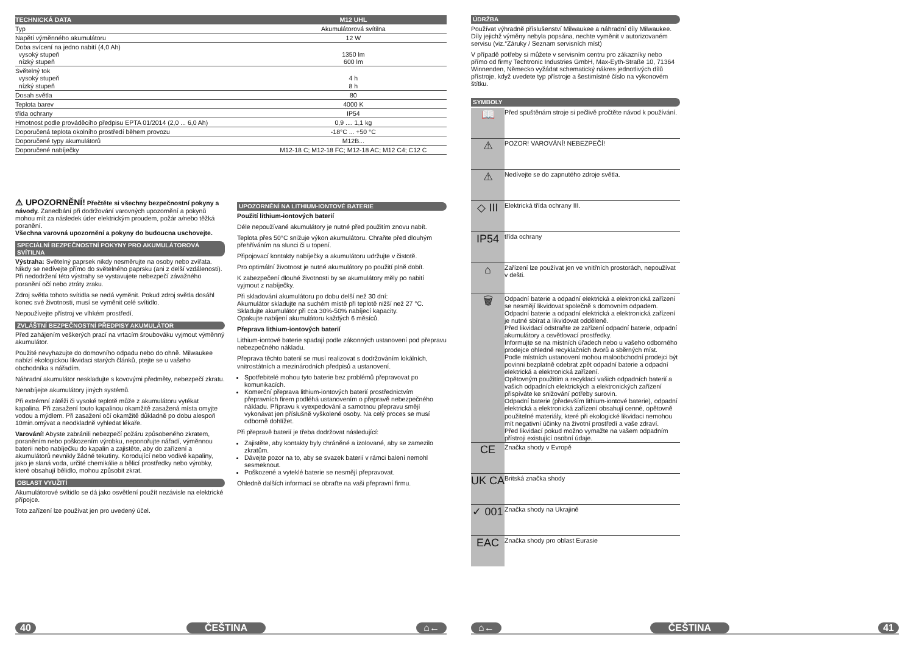| TECHNICKÁ DATA | M12 UHL |
| --- | --- |
| Typ | Akumulátorová svítilna |
| Napětí výměnného akumulátoru | 12 W |
| Doba svícení na jedno nabití (4,0 Ah) vysoký stupeň nízký stupeň | 1350 lm 600 lm |
| Světelný tok vysoký stupeň nízký stupeň | 4 h 8 h |
| Dosah světla | 80 |
| Teplota barev | 4000 K |
| třída ochrany | IP54 |
| Hmotnost podle prováděcího předpisu EPTA 01/2014 (2,0 ... 6,0 Ah) | 0,9 .... 1,1 kg |
| Doporučená teplota okolního prostředí během provozu | -18°C ... +50 °C |
| Doporučené typy akumulátorů | M12B... |
| Doporučené nabíječky | M12-18 C; M12-18 FC; M12-18 AC; M12 C4; C12 C |
⚠ UPOZORNĚNÍ! Přečtěte si všechny bezpečnostní pokyny a návody. Zanedbání při dodržování varovných upozornění a pokynů mohou mít za následek úder elektrickým proudem, požár a/nebo těžká poranění.
Všechna varovná upozornění a pokyny do budoucna uschovejte.
SPECIÁLNÍ BEZPEČNOSTNÍ POKYNY PRO AKUMULÁTOROVÁ SVÍTILNA
Výstraha: Světelný paprsek nikdy nesměrujte na osoby nebo zvířata. Nikdy se nedívejte přímo do světelného paprsku (ani z delší vzdálenosti). Při nedodržení této výstrahy se vystavujete nebezpečí závažného poranění očí nebo ztráty zraku.
Zdroj světla tohoto svítidla se nedá vyměnit. Pokud zdroj světla dosáhl konec své životnosti, musí se vyměnit celé svítidlo.
Nepoužívejte přístroj ve vlhkém prostředí.
ZVLÁŠTNÍ BEZPEČNOSTNÍ PŘEDPISY AKUMULÁTOR
Před zahájením veškerých prací na vrtacím šroubováku vyjmout výměnný akumulátor.
Použité nevyhazujte do domovního odpadu nebo do ohně. Milwaukee nabízí ekologickou likvidaci starých článků, ptejte se u vašeho obchodníka s nářadím.
Náhradní akumulátor neskladujte s kovovými předměty, nebezpečí zkratu.
Nenabíjejte akumulátory jiných systémů.
Při extrémní zátěži či vysoké teplotě může z akumulátoru vytékat kapalina. Při zasažení touto kapalinou okamžitě zasažená místa omyjte vodou a mýdlem. Při zasažení očí okamžitě důkladně po dobu alespoň 10min.omývat a neodkladně vyhledat lékaře.
Varování! Abyste zabránili nebezpečí požáru způsobeného zkratem, poraněním nebo poškozením výrobku, neponořujte nářadí, výměnnou baterii nebo nabíječku do kapalin a zajistěte, aby do zařízení a akumulátorů nevnikly žádné tekutiny. Korodující nebo vodivé kapaliny, jako je slaná voda, určité chemikálie a bělicí prostředky nebo výrobky, které obsahují bělidlo, mohou způsobit zkrat.
OBLAST VYUŽITÍ
Akumulátorové svítidlo se dá jako osvětlení použít nezávisle na elektrické přípojce.
Toto zařízení lze používat jen pro uvedený účel.
UPOZORNĚNÍ NA LITHIUM-IONTOVÉ BATERIE
Použití lithium-iontových baterií
Déle nepoužívané akumulátory je nutné před použitím znovu nabít.
Teplota přes 50°C snižuje výkon akumulátoru. Chraňte před dlouhým přehříváním na slunci či u topení.
Připojovací kontakty nabíječky a akumulátoru udržujte v čistotě.
Pro optimální životnost je nutné akumulátory po použití plně dobít.
K zabezpečení dlouhé životnosti by se akumulátory měly po nabití vyjmout z nabíječky.
Při skladování akumulátoru po dobu delší než 30 dní:
Akumulátor skladujte na suchém místě při teplotě nižší než 27 °C.
Skladujte akumulátor při cca 30%-50% nabíjecí kapacity.
Opakujte nabíjení akumulátoru každých 6 měsíců.
Přeprava lithium-iontových baterií
Lithium-iontové baterie spadají podle zákonných ustanovení pod přepravu nebezpečného nákladu.
Přeprava těchto baterií se musí realizovat s dodržováním lokálních, vnitrostátních a mezinárodních předpisů a ustanovení.
Spotřebitelé mohou tyto baterie bez problémů přepravovat po komunikacích.
Komerční přeprava lithium-iontových baterií prostřednictvím přepravních firem podléhá ustanovením o přepravě nebezpečného nákladu. Přípravu k vyexpedování a samotnou přepravu smějí vykonávat jen příslušně vyškolené osoby. Na celý proces se musí odborně dohlížet.
Při přepravě baterií je třeba dodržovat následující:
Zajistěte, aby kontakty byly chráněné a izolované, aby se zamezilo zkratům.
Dávejte pozor na to, aby se svazek baterií v rámci balení nemohl sesmeknout.
Poškozené a vyteklé baterie se nesmějí přepravovat.
Ohledně dalších informací se obraťte na vaši přepravní firmu.
ÚDRŽBA
Používat výhradně příslušenství Milwaukee a náhradní díly Milwaukee. Díly jejichž výměny nebyla popsána, nechte vyměnit v autorizovaném servisu (viz.“Záruky / Seznam servisních míst)
V případě potřeby si můžete v servisním centru pro zákazníky nebo přímo od firmy Techtronic Industries GmbH, Max-Eyth-Straße 10, 71364 Winnenden, Německo vyžádat schematický nákres jednotlivých dílů přístroje, když uvedete typ přístroje a šestimístné číslo na výkonovém štítku.
SYMBOLY
| 📖 | Před spuštěnám stroje si pečlivě pročtěte návod k používání. |
| ⚠ | POZOR! VAROVÁNÍ! NEBEZPEČÍ! |
| ⚠ | Nedívejte se do zapnutého zdroje světla. |
| ◇ III | Elektrická třída ochrany III. |
| IP54 | třída ochrany |
| ⌂ | Zařízení lze používat jen ve vnitřních prostorách, nepoužívat v dešti. |
| 🗑 | Odpadní baterie a odpadní elektrická a elektronická zařízení se nesmějí likvidovat společně s domovním odpadem. Odpadní baterie a odpadní elektrická a elektronická zařízení je nutné sbírat a likvidovat odděleně. Před likvidací odstraňte ze zařízení odpadní baterie, odpadní akumulátory a osvětlovací prostředky. Informujte se na místních úřadech nebo u vašeho odborného prodejce ohledně recyklačních dvorů a sběrných míst. Podle místních ustanovení mohou maloobchodní prodejci být povinni bezplatně odebrat zpět odpadní baterie a odpadní elektrická a elektronická zařízení. Opětovným použitím a recyklací vašich odpadních baterií a vašich odpadních elektrických a elektronických zařízení přispíváte ke snižování potřeby surovin. Odpadní baterie (především lithium-iontové baterie), odpadní elektrická a elektronická zařízení obsahují cenné, opětovně použitelné materiály, které při ekologické likvidaci nemohou mít negativní účinky na životní prostředí a vaše zdraví. Před likvidací pokud možno vymažte na vašem odpadním přístroji existující osobní údaje. |
| CE | Značka shody v Evropě |
| UK CA | Britská značka shody |
| ✓ 001 | Značka shody na Ukrajině |
| EAC | Značka shody pro oblast Eurasie |
40 ČEŠTINA ⌂← ⌂← ČEŠTINA 41